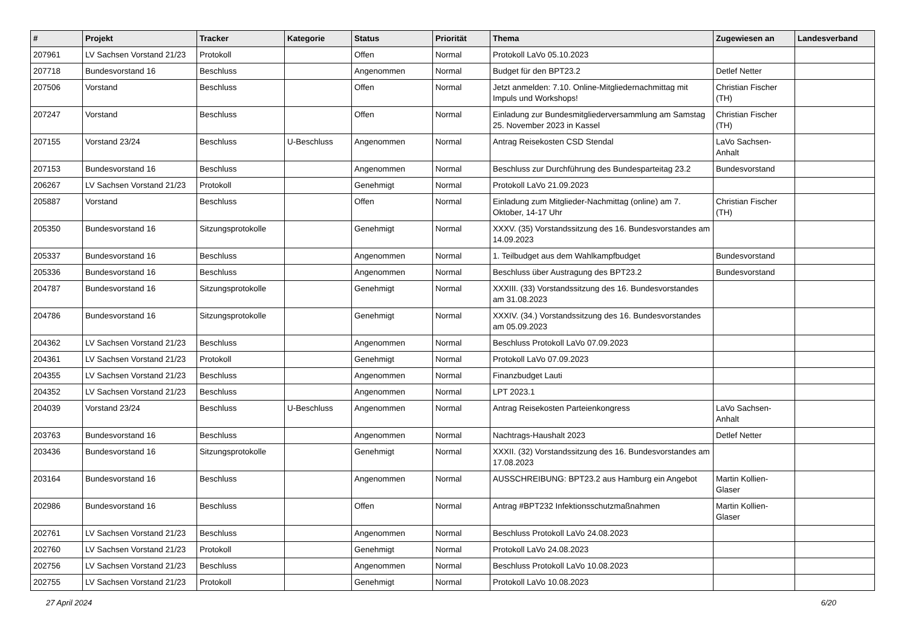| # | Projekt | Tracker | Kategorie | Status | Priorität | Thema | Zugewiesen an | Landesverband |
| --- | --- | --- | --- | --- | --- | --- | --- | --- |
| 207961 | LV Sachsen Vorstand 21/23 | Protokoll | | Offen | Normal | Protokoll LaVo 05.10.2023 | | |
| 207718 | Bundesvorstand 16 | Beschluss | | Angenommen | Normal | Budget für den BPT23.2 | Detlef Netter | |
| 207506 | Vorstand | Beschluss | | Offen | Normal | Jetzt anmelden: 7.10. Online-Mitgliedernachmittag mit Impuls und Workshops! | Christian Fischer (TH) | |
| 207247 | Vorstand | Beschluss | | Offen | Normal | Einladung zur Bundesmitgliederversammlung am Samstag 25. November 2023 in Kassel | Christian Fischer (TH) | |
| 207155 | Vorstand 23/24 | Beschluss | U-Beschluss | Angenommen | Normal | Antrag Reisekosten CSD Stendal | LaVo Sachsen-Anhalt | |
| 207153 | Bundesvorstand 16 | Beschluss | | Angenommen | Normal | Beschluss zur Durchführung des Bundesparteitag 23.2 | Bundesvorstand | |
| 206267 | LV Sachsen Vorstand 21/23 | Protokoll | | Genehmigt | Normal | Protokoll LaVo 21.09.2023 | | |
| 205887 | Vorstand | Beschluss | | Offen | Normal | Einladung zum Mitglieder-Nachmittag (online) am 7. Oktober, 14-17 Uhr | Christian Fischer (TH) | |
| 205350 | Bundesvorstand 16 | Sitzungsprotokolle | | Genehmigt | Normal | XXXV. (35) Vorstandssitzung des 16. Bundesvorstandes am 14.09.2023 | | |
| 205337 | Bundesvorstand 16 | Beschluss | | Angenommen | Normal | 1. Teilbudget aus dem Wahlkampfbudget | Bundesvorstand | |
| 205336 | Bundesvorstand 16 | Beschluss | | Angenommen | Normal | Beschluss über Austragung des BPT23.2 | Bundesvorstand | |
| 204787 | Bundesvorstand 16 | Sitzungsprotokolle | | Genehmigt | Normal | XXXIII. (33) Vorstandssitzung des 16. Bundesvorstandes am 31.08.2023 | | |
| 204786 | Bundesvorstand 16 | Sitzungsprotokolle | | Genehmigt | Normal | XXXIV. (34.) Vorstandssitzung des 16. Bundesvorstandes am 05.09.2023 | | |
| 204362 | LV Sachsen Vorstand 21/23 | Beschluss | | Angenommen | Normal | Beschluss Protokoll LaVo 07.09.2023 | | |
| 204361 | LV Sachsen Vorstand 21/23 | Protokoll | | Genehmigt | Normal | Protokoll LaVo 07.09.2023 | | |
| 204355 | LV Sachsen Vorstand 21/23 | Beschluss | | Angenommen | Normal | Finanzbudget Lauti | | |
| 204352 | LV Sachsen Vorstand 21/23 | Beschluss | | Angenommen | Normal | LPT 2023.1 | | |
| 204039 | Vorstand 23/24 | Beschluss | U-Beschluss | Angenommen | Normal | Antrag Reisekosten Parteienkongress | LaVo Sachsen-Anhalt | |
| 203763 | Bundesvorstand 16 | Beschluss | | Angenommen | Normal | Nachtrags-Haushalt 2023 | Detlef Netter | |
| 203436 | Bundesvorstand 16 | Sitzungsprotokolle | | Genehmigt | Normal | XXXII. (32) Vorstandssitzung des 16. Bundesvorstandes am 17.08.2023 | | |
| 203164 | Bundesvorstand 16 | Beschluss | | Angenommen | Normal | AUSSCHREIBUNG: BPT23.2 aus Hamburg ein Angebot | Martin Kollien-Glaser | |
| 202986 | Bundesvorstand 16 | Beschluss | | Offen | Normal | Antrag #BPT232 Infektionsschutzmaßnahmen | Martin Kollien-Glaser | |
| 202761 | LV Sachsen Vorstand 21/23 | Beschluss | | Angenommen | Normal | Beschluss Protokoll LaVo 24.08.2023 | | |
| 202760 | LV Sachsen Vorstand 21/23 | Protokoll | | Genehmigt | Normal | Protokoll LaVo 24.08.2023 | | |
| 202756 | LV Sachsen Vorstand 21/23 | Beschluss | | Angenommen | Normal | Beschluss Protokoll LaVo 10.08.2023 | | |
| 202755 | LV Sachsen Vorstand 21/23 | Protokoll | | Genehmigt | Normal | Protokoll LaVo 10.08.2023 | | |
27 April 2024 6/20